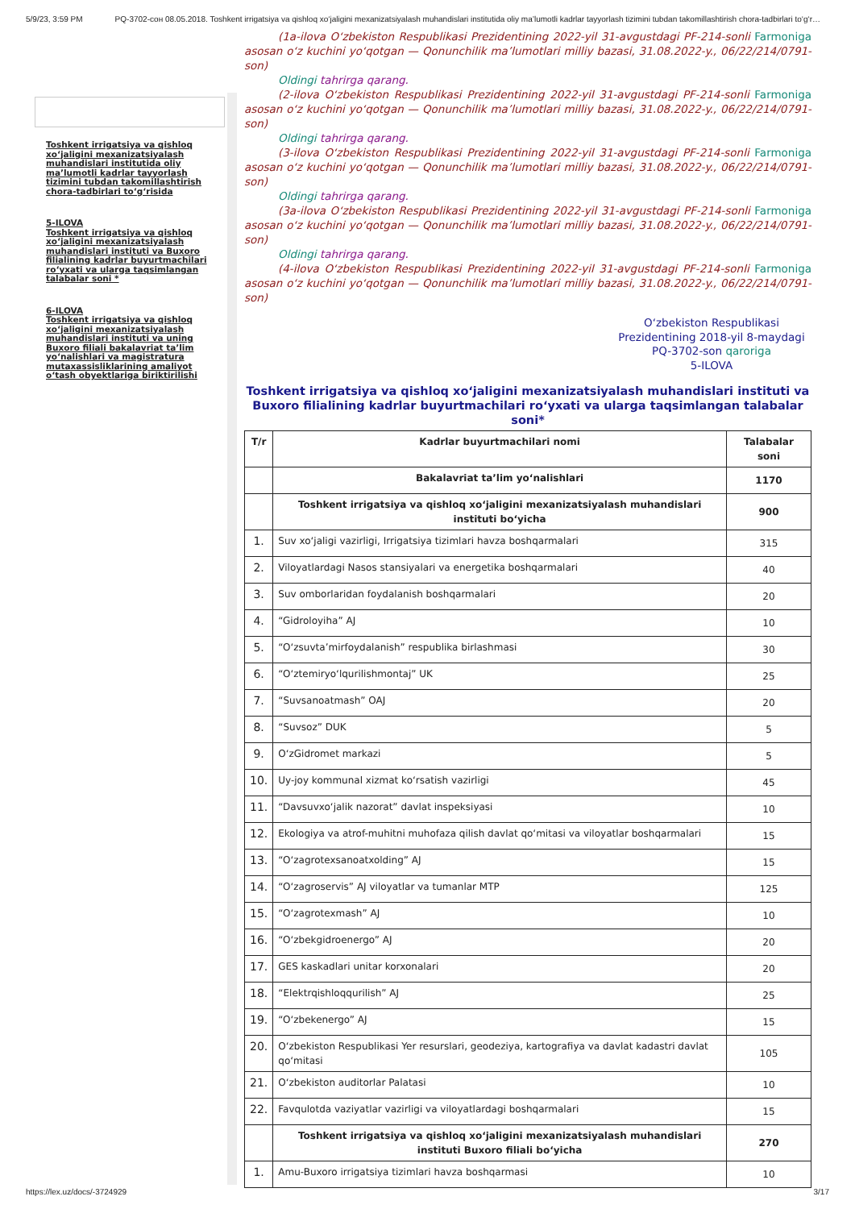5/9/23, 3:59 PM PQ-3702-сон 08.05.2018. Toshkent irrigatsiya va qishloq xo‘jaligini mexanizatsiyalash muhandislari institutida oliy ma’lumotli kadrlar tayyorlash tizimini tubdan takomillashtirish chora-tadbirlari to‘g‘r…
Toshkent irrigatsiya va qishloq xo‘jaligini mexanizatsiyalash muhandislari institutida oliy ma’lumotli kadrlar tayyorlash tizimini tubdan takomillashtirish chora-tadbirlari to‘g‘risida
5-ILOVA
Toshkent irrigatsiya va qishloq xo‘jaligini mexanizatsiyalash muhandislari instituti va Buxoro filialining kadrlar buyurtmachilari ro‘yxati va ularga taqsimlangan talabalar soni *
6-ILOVA
Toshkent irrigatsiya va qishloq xo‘jaligini mexanizatsiyalash muhandislari instituti va uning Buxoro filiali bakalavriat ta’lim yo‘nalishlari va magistratura mutaxassisliklarining amaliyot o‘tash obyektlariga biriktirilishi
(1a-ilova O‘zbekiston Respublikasi Prezidentining 2022-yil 31-avgustdagi PF-214-sonli Farmoniga asosan o‘z kuchini yo‘qotgan — Qonunchilik ma’lumotlari milliy bazasi, 31.08.2022-y., 06/22/214/0791-son)
Oldingi tahrirga qarang.
(2-ilova O‘zbekiston Respublikasi Prezidentining 2022-yil 31-avgustdagi PF-214-sonli Farmoniga asosan o‘z kuchini yo‘qotgan — Qonunchilik ma’lumotlari milliy bazasi, 31.08.2022-y., 06/22/214/0791-son)
Oldingi tahrirga qarang.
(3-ilova O‘zbekiston Respublikasi Prezidentining 2022-yil 31-avgustdagi PF-214-sonli Farmoniga asosan o‘z kuchini yo‘qotgan — Qonunchilik ma’lumotlari milliy bazasi, 31.08.2022-y., 06/22/214/0791-son)
Oldingi tahrirga qarang.
(3a-ilova O‘zbekiston Respublikasi Prezidentining 2022-yil 31-avgustdagi PF-214-sonli Farmoniga asosan o‘z kuchini yo‘qotgan — Qonunchilik ma’lumotlari milliy bazasi, 31.08.2022-y., 06/22/214/0791-son)
Oldingi tahrirga qarang.
(4-ilova O‘zbekiston Respublikasi Prezidentining 2022-yil 31-avgustdagi PF-214-sonli Farmoniga asosan o‘z kuchini yo‘qotgan — Qonunchilik ma’lumotlari milliy bazasi, 31.08.2022-y., 06/22/214/0791-son)
O‘zbekiston Respublikasi
Prezidentining 2018-yil 8-maydagi
PQ-3702-son qaroriga
5-ILOVA
Toshkent irrigatsiya va qishloq xo‘jaligini mexanizatsiyalash muhandislari instituti va Buxoro filialining kadrlar buyurtmachilari ro‘yxati va ularga taqsimlangan talabalar soni*
| T/r | Kadrlar buyurtmachilari nomi | Talabalar soni |
| --- | --- | --- |
| | Bakalavriat ta’lim yo‘nalishlari | 1170 |
| | Toshkent irrigatsiya va qishloq xo‘jaligini mexanizatsiyalash muhandislari instituti bo‘yicha | 900 |
| 1. | Suv xo‘jaligi vazirligi, Irrigatsiya tizimlari havza boshqarmalari | 315 |
| 2. | Viloyatlardagi Nasos stansiyalari va energetika boshqarmalari | 40 |
| 3. | Suv omborlaridan foydalanish boshqarmalari | 20 |
| 4. | “Gidroloyiha” AJ | 10 |
| 5. | “O‘zsuvta’mirfoydalanish” respublika birlashmasi | 30 |
| 6. | “O‘ztemiryo‘lqurilishmontaj” UK | 25 |
| 7. | “Suvsanoatmash” OAJ | 20 |
| 8. | “Suvsoz” DUK | 5 |
| 9. | O‘zGidromet markazi | 5 |
| 10. | Uy-joy kommunal xizmat ko‘rsatish vazirligi | 45 |
| 11. | “Davsuvxo‘jalik nazorat” davlat inspeksiyasi | 10 |
| 12. | Ekologiya va atrof-muhitni muhofaza qilish davlat qo‘mitasi va viloyatlar boshqarmalari | 15 |
| 13. | “O‘zagrotexsanoatxolding” AJ | 15 |
| 14. | “O‘zagroservis” AJ viloyatlar va tumanlar MTP | 125 |
| 15. | “O‘zagrotexmash” AJ | 10 |
| 16. | “O‘zbekgidroenergo” AJ | 20 |
| 17. | GES kaskadlari unitar korxonalari | 20 |
| 18. | “Elektrqishloqqurilish” AJ | 25 |
| 19. | “O‘zbekenergo” AJ | 15 |
| 20. | O‘zbekiston Respublikasi Yer resurslari, geodeziya, kartografiya va davlat kadastri davlat qo‘mitasi | 105 |
| 21. | O‘zbekiston auditorlar Palatasi | 10 |
| 22. | Favqulotda vaziyatlar vazirligi va viloyatlardagi boshqarmalari | 15 |
| | Toshkent irrigatsiya va qishloq xo‘jaligini mexanizatsiyalash muhandislari instituti Buxoro filiali bo‘yicha | 270 |
| 1. | Amu-Buxoro irrigatsiya tizimlari havza boshqarmasi | 10 |
https://lex.uz/docs/-3724929 3/17